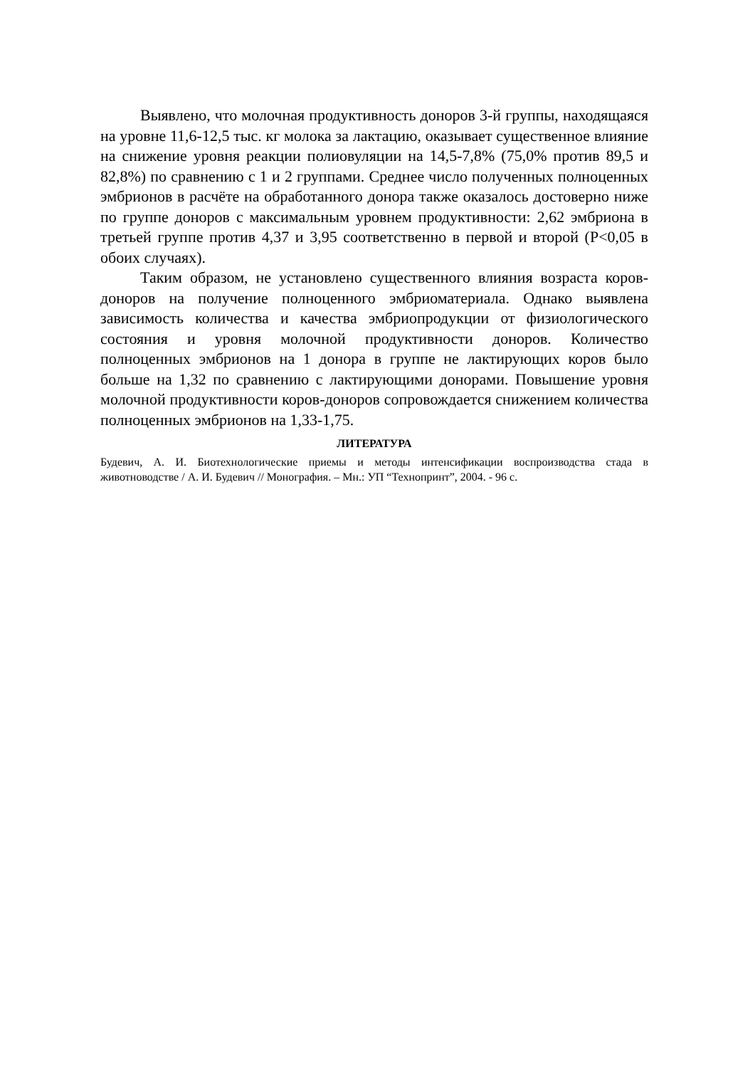Выявлено, что молочная продуктивность доноров 3-й группы, находящаяся на уровне 11,6-12,5 тыс. кг молока за лактацию, оказывает существенное влияние на снижение уровня реакции полиовуляции на 14,5-7,8% (75,0% против 89,5 и 82,8%) по сравнению с 1 и 2 группами. Среднее число полученных полноценных эмбрионов в расчёте на обработанного донора также оказалось достоверно ниже по группе доноров с максимальным уровнем продуктивности: 2,62 эмбриона в третьей группе против 4,37 и 3,95 соответственно в первой и второй (P<0,05 в обоих случаях).
Таким образом, не установлено существенного влияния возраста коров-доноров на получение полноценного эмбриоматериала. Однако выявлена зависимость количества и качества эмбриопродукции от физиологического состояния и уровня молочной продуктивности доноров. Количество полноценных эмбрионов на 1 донора в группе не лактирующих коров было больше на 1,32 по сравнению с лактирующими донорами. Повышение уровня молочной продуктивности коров-доноров сопровождается снижением количества полноценных эмбрионов на 1,33-1,75.
ЛИТЕРАТУРА
Будевич, А. И. Биотехнологические приемы и методы интенсификации воспроизводства стада в животноводстве / А. И. Будевич // Монография. – Мн.: УП “Технопринт”, 2004. - 96 с.